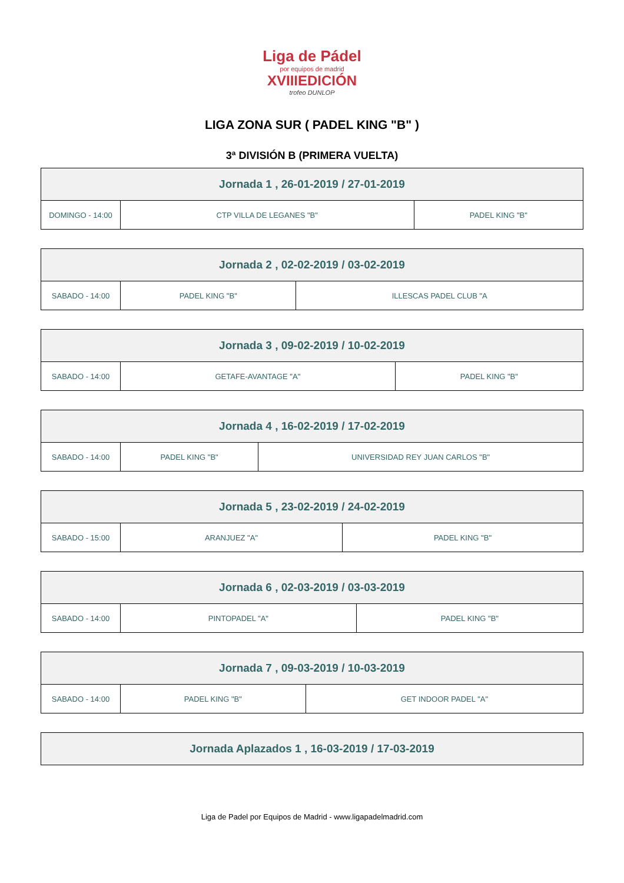Liga de Pádel
por equipos de madrid
XVIIIEDICIÓN
trofeo DUNLOP
LIGA ZONA SUR ( PADEL KING "B" )
3ª DIVISIÓN B (PRIMERA VUELTA)
| Jornada 1 , 26-01-2019 / 27-01-2019 | | |
| --- | --- | --- |
| DOMINGO - 14:00 | CTP VILLA DE LEGANES "B" | PADEL KING "B" |
| Jornada 2 , 02-02-2019 / 03-02-2019 | | |
| --- | --- | --- |
| SABADO - 14:00 | PADEL KING "B" | ILLESCAS PADEL CLUB "A |
| Jornada 3 , 09-02-2019 / 10-02-2019 | | |
| --- | --- | --- |
| SABADO - 14:00 | GETAFE-AVANTAGE "A" | PADEL KING "B" |
| Jornada 4 , 16-02-2019 / 17-02-2019 | | |
| --- | --- | --- |
| SABADO - 14:00 | PADEL KING "B" | UNIVERSIDAD REY JUAN CARLOS "B" |
| Jornada 5 , 23-02-2019 / 24-02-2019 | | |
| --- | --- | --- |
| SABADO - 15:00 | ARANJUEZ "A" | PADEL KING "B" |
| Jornada 6 , 02-03-2019 / 03-03-2019 | | |
| --- | --- | --- |
| SABADO - 14:00 | PINTOPADEL "A" | PADEL KING "B" |
| Jornada 7 , 09-03-2019 / 10-03-2019 | | |
| --- | --- | --- |
| SABADO - 14:00 | PADEL KING "B" | GET INDOOR PADEL "A" |
| Jornada Aplazados 1 , 16-03-2019 / 17-03-2019 |
| --- |
Liga de Padel por Equipos de Madrid - www.ligapadelmadrid.com